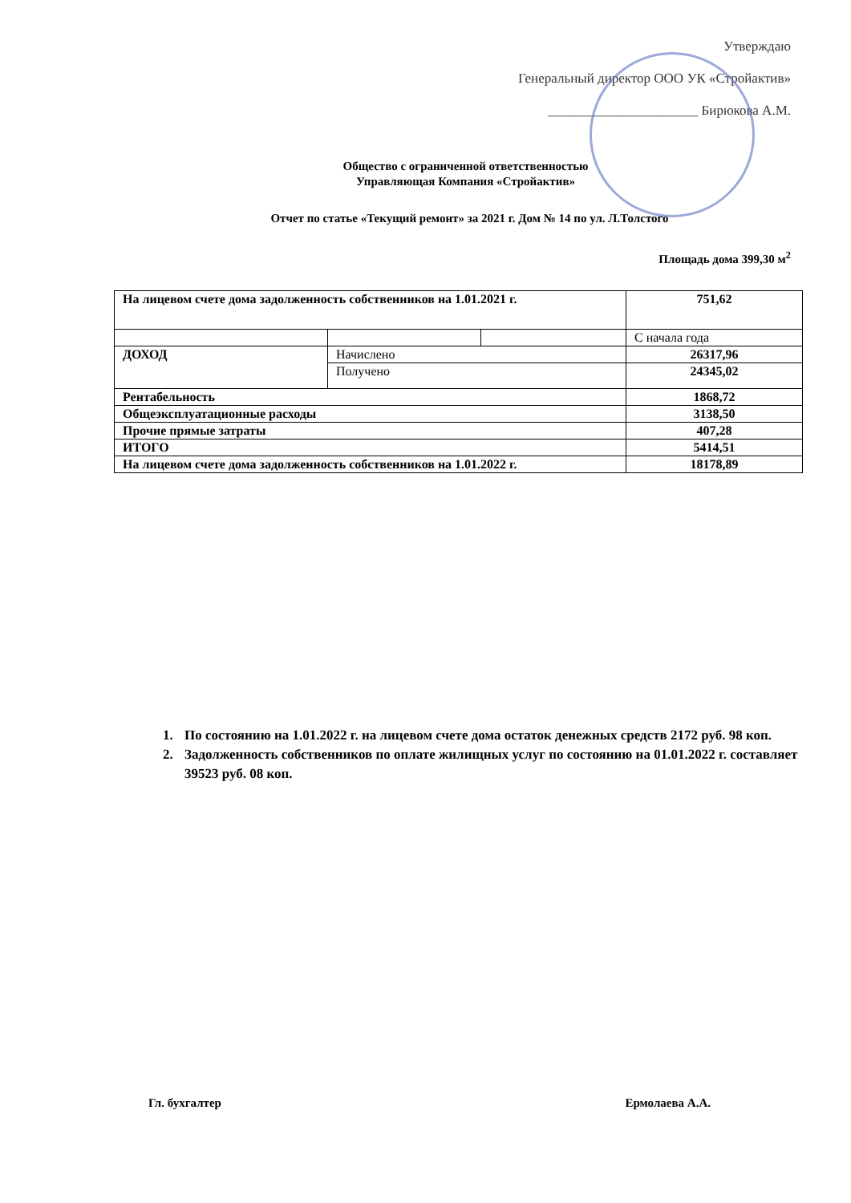Утверждаю
Генеральный директор ООО УК «Стройактив»
______________________ Бирюкова А.М.
Общество с ограниченной ответственностью
Управляющая Компания «Стройактив»
Отчет по статье «Текущий ремонт» за 2021 г. Дом № 14 по ул. Л.Толстого
Площадь дома 399,30 м<sup>2</sup>
| На лицевом счете дома задолженность собственников на 1.01.2021 г. | | | 751,62 |
| | | | С начала года |
| ДОХОД | Начислено | | 26317,96 |
| | Получено | | 24345,02 |
| Рентабельность | | | 1868,72 |
| Общеэксплуатационные расходы | | | 3138,50 |
| Прочие прямые затраты | | | 407,28 |
| ИТОГО | | | 5414,51 |
| На лицевом счете дома задолженность собственников на 1.01.2022 г. | | | 18178,89 |
1. По состоянию на 1.01.2022 г. на лицевом счете дома остаток денежных средств 2172 руб. 98 коп.
2. Задолженность собственников по оплате жилищных услуг по состоянию на 01.01.2022 г. составляет 39523 руб. 08 коп.
Гл. бухгалтер Ермолаева А.А.